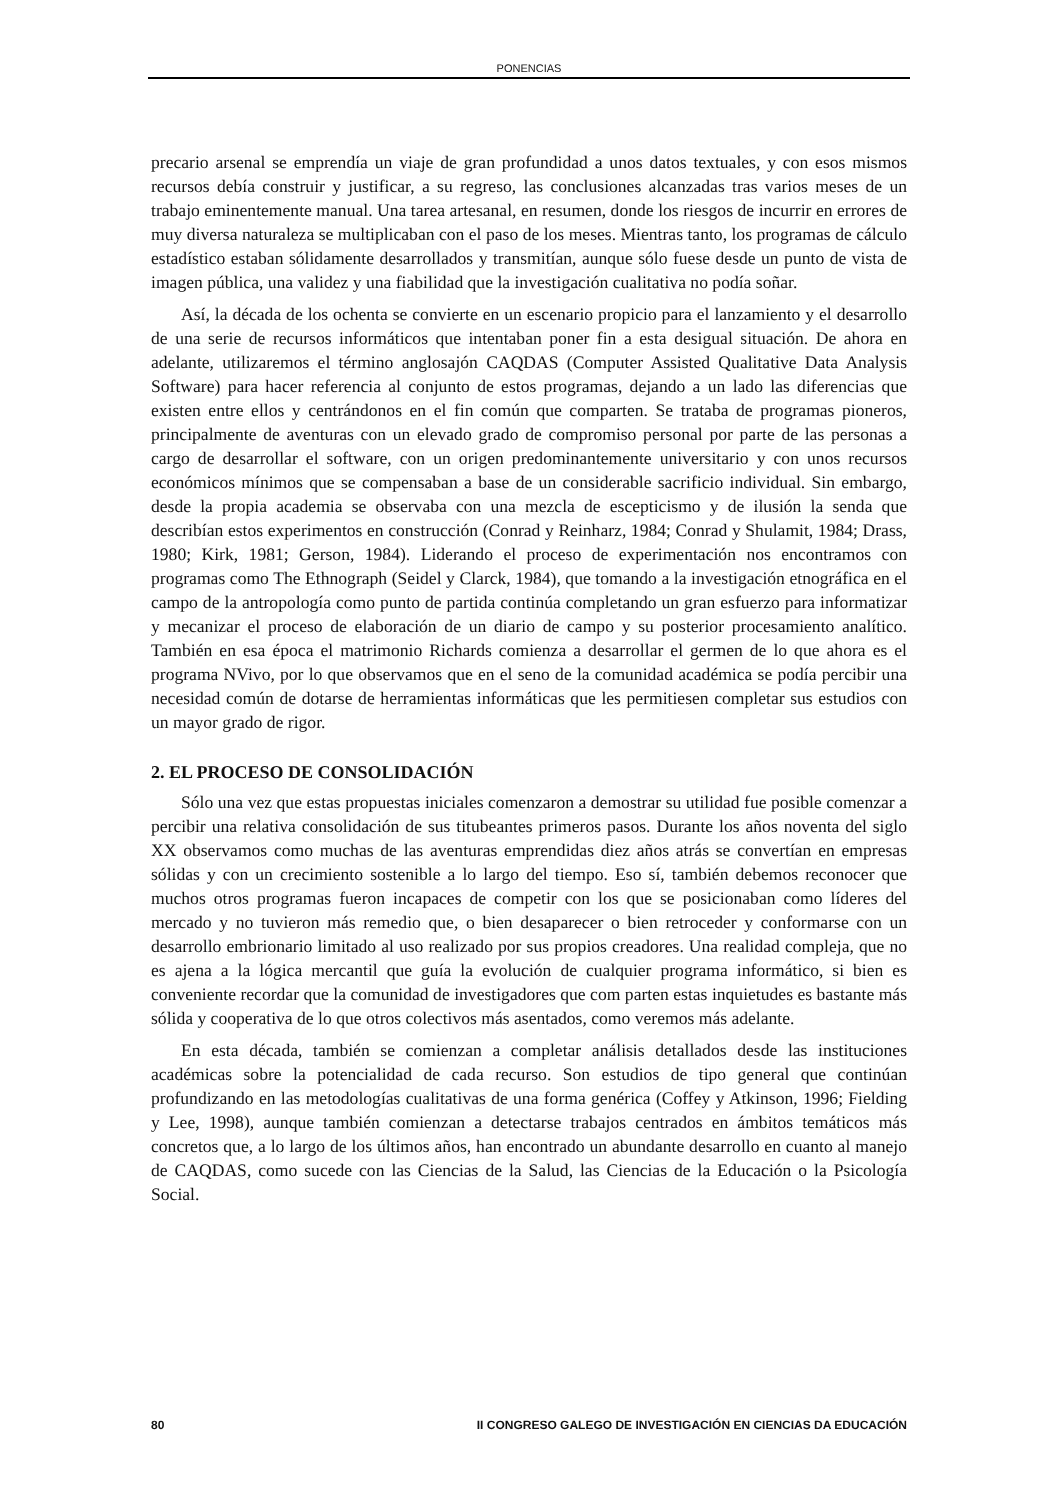PONENCIAS
precario arsenal se emprendía un viaje de gran profundidad a unos datos textuales, y con esos mismos recursos debía construir y justificar, a su regreso, las conclusiones alcanzadas tras varios meses de un trabajo eminentemente manual. Una tarea artesanal, en resumen, donde los riesgos de incurrir en errores de muy diversa naturaleza se multiplicaban con el paso de los meses. Mientras tanto, los programas de cálculo estadístico estaban sólidamente desarrollados y transmitían, aunque sólo fuese desde un punto de vista de imagen pública, una validez y una fiabilidad que la investigación cualitativa no podía soñar.
Así, la década de los ochenta se convierte en un escenario propicio para el lanzamiento y el desarrollo de una serie de recursos informáticos que intentaban poner fin a esta desigual situación. De ahora en adelante, utilizaremos el término anglosajón CAQDAS (Computer Assisted Qualitative Data Analysis Software) para hacer referencia al conjunto de estos programas, dejando a un lado las diferencias que existen entre ellos y centrándonos en el fin común que comparten. Se trataba de programas pioneros, principalmente de aventuras con un elevado grado de compromiso personal por parte de las personas a cargo de desarrollar el software, con un origen predominantemente universitario y con unos recursos económicos mínimos que se compensaban a base de un considerable sacrificio individual. Sin embargo, desde la propia academia se observaba con una mezcla de escepticismo y de ilusión la senda que describían estos experimentos en construcción (Conrad y Reinharz, 1984; Conrad y Shulamit, 1984; Drass, 1980; Kirk, 1981; Gerson, 1984). Liderando el proceso de experimentación nos encontramos con programas como The Ethnograph (Seidel y Clarck, 1984), que tomando a la investigación etnográfica en el campo de la antropología como punto de partida continúa completando un gran esfuerzo para informatizar y mecanizar el proceso de elaboración de un diario de campo y su posterior procesamiento analítico. También en esa época el matrimonio Richards comienza a desarrollar el germen de lo que ahora es el programa NVivo, por lo que observamos que en el seno de la comunidad académica se podía percibir una necesidad común de dotarse de herramientas informáticas que les permitiesen completar sus estudios con un mayor grado de rigor.
2. EL PROCESO DE CONSOLIDACIÓN
Sólo una vez que estas propuestas iniciales comenzaron a demostrar su utilidad fue posible comenzar a percibir una relativa consolidación de sus titubeantes primeros pasos. Durante los años noventa del siglo XX observamos como muchas de las aventuras emprendidas diez años atrás se convertían en empresas sólidas y con un crecimiento sostenible a lo largo del tiempo. Eso sí, también debemos reconocer que muchos otros programas fueron incapaces de competir con los que se posicionaban como líderes del mercado y no tuvieron más remedio que, o bien desaparecer o bien retroceder y conformarse con un desarrollo embrionario limitado al uso realizado por sus propios creadores. Una realidad compleja, que no es ajena a la lógica mercantil que guía la evolución de cualquier programa informático, si bien es conveniente recordar que la comunidad de investigadores que com parten estas inquietudes es bastante más sólida y cooperativa de lo que otros colectivos más asentados, como veremos más adelante.
En esta década, también se comienzan a completar análisis detallados desde las instituciones académicas sobre la potencialidad de cada recurso. Son estudios de tipo general que continúan profundizando en las metodologías cualitativas de una forma genérica (Coffey y Atkinson, 1996; Fielding y Lee, 1998), aunque también comienzan a detectarse trabajos centrados en ámbitos temáticos más concretos que, a lo largo de los últimos años, han encontrado un abundante desarrollo en cuanto al manejo de CAQDAS, como sucede con las Ciencias de la Salud, las Ciencias de la Educación o la Psicología Social.
80 II CONGRESO GALEGO DE INVESTIGACIÓN EN CIENCIAS DA EDUCACIÓN